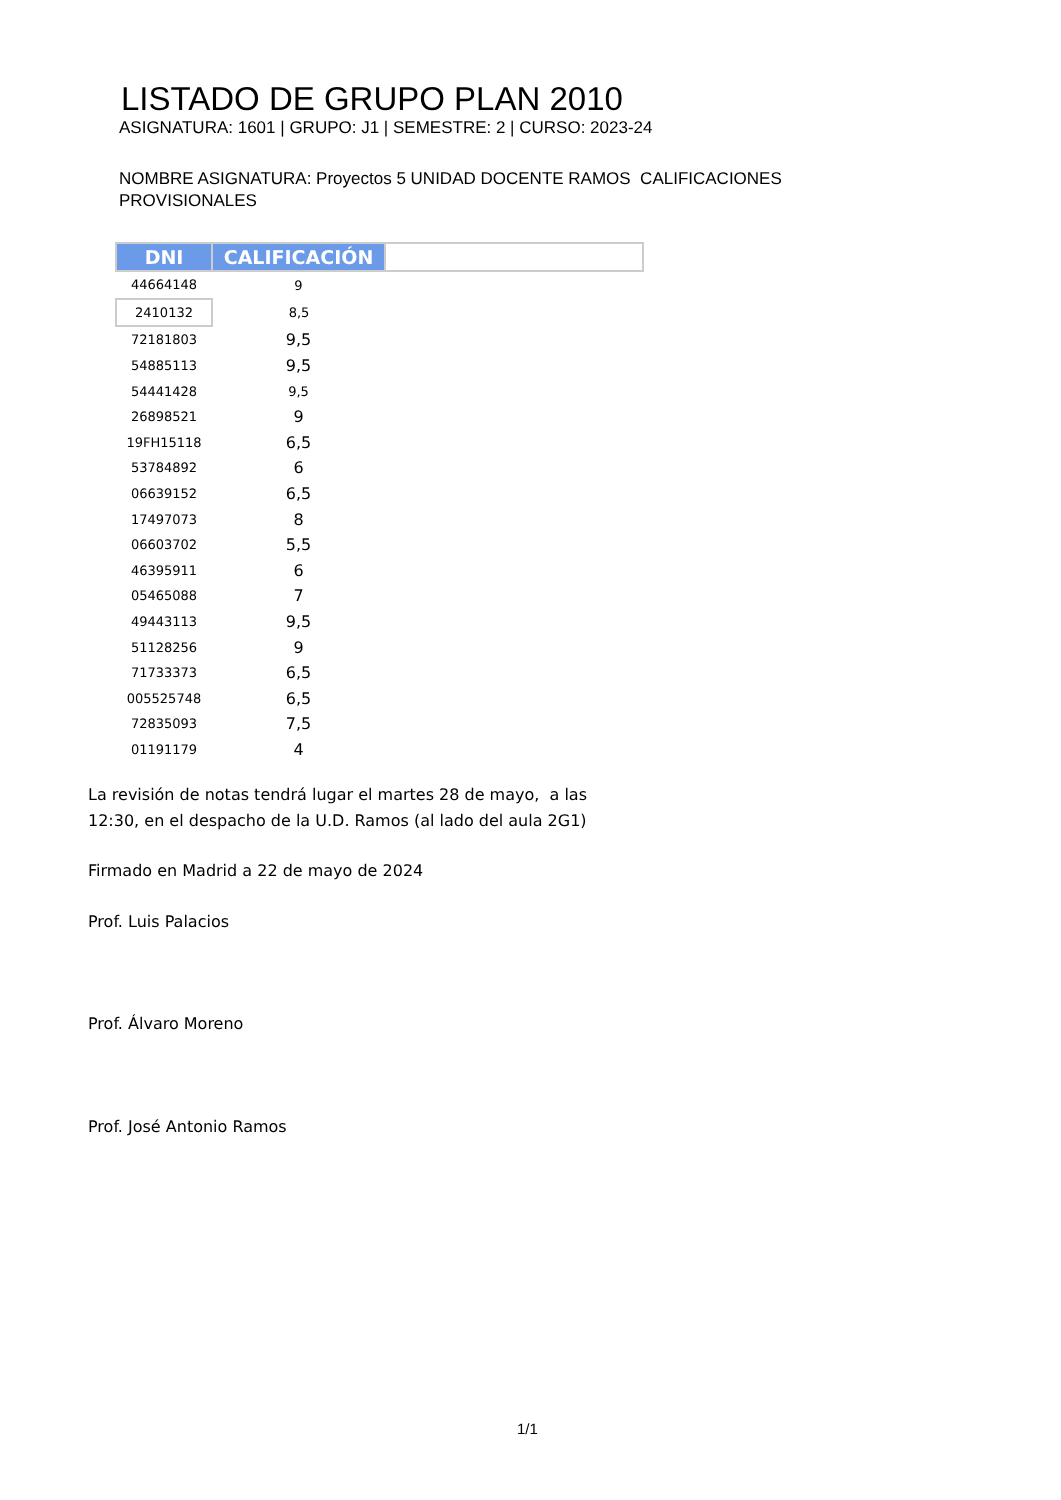LISTADO DE GRUPO PLAN 2010
ASIGNATURA: 1601 | GRUPO: J1 | SEMESTRE: 2 | CURSO: 2023-24
NOMBRE ASIGNATURA: Proyectos 5 UNIDAD DOCENTE RAMOS CALIFICACIONES PROVISIONALES
| DNI | CALIFICACIÓN | |
| --- | --- | --- |
| 44664148 | 9 | |
| 2410132 | 8,5 | |
| 72181803 | 9,5 | |
| 54885113 | 9,5 | |
| 54441428 | 9,5 | |
| 26898521 | 9 | |
| 19FH15118 | 6,5 | |
| 53784892 | 6 | |
| 06639152 | 6,5 | |
| 17497073 | 8 | |
| 06603702 | 5,5 | |
| 46395911 | 6 | |
| 05465088 | 7 | |
| 49443113 | 9,5 | |
| 51128256 | 9 | |
| 71733373 | 6,5 | |
| 005525748 | 6,5 | |
| 72835093 | 7,5 | |
| 01191179 | 4 | |
La revisión de notas tendrá lugar el martes 28 de mayo, a las
12:30, en el despacho de la U.D. Ramos (al lado del aula 2G1)
Firmado en Madrid a 22 de mayo de 2024
Prof. Luis Palacios
Prof. Álvaro Moreno
Prof. José Antonio Ramos
1/1